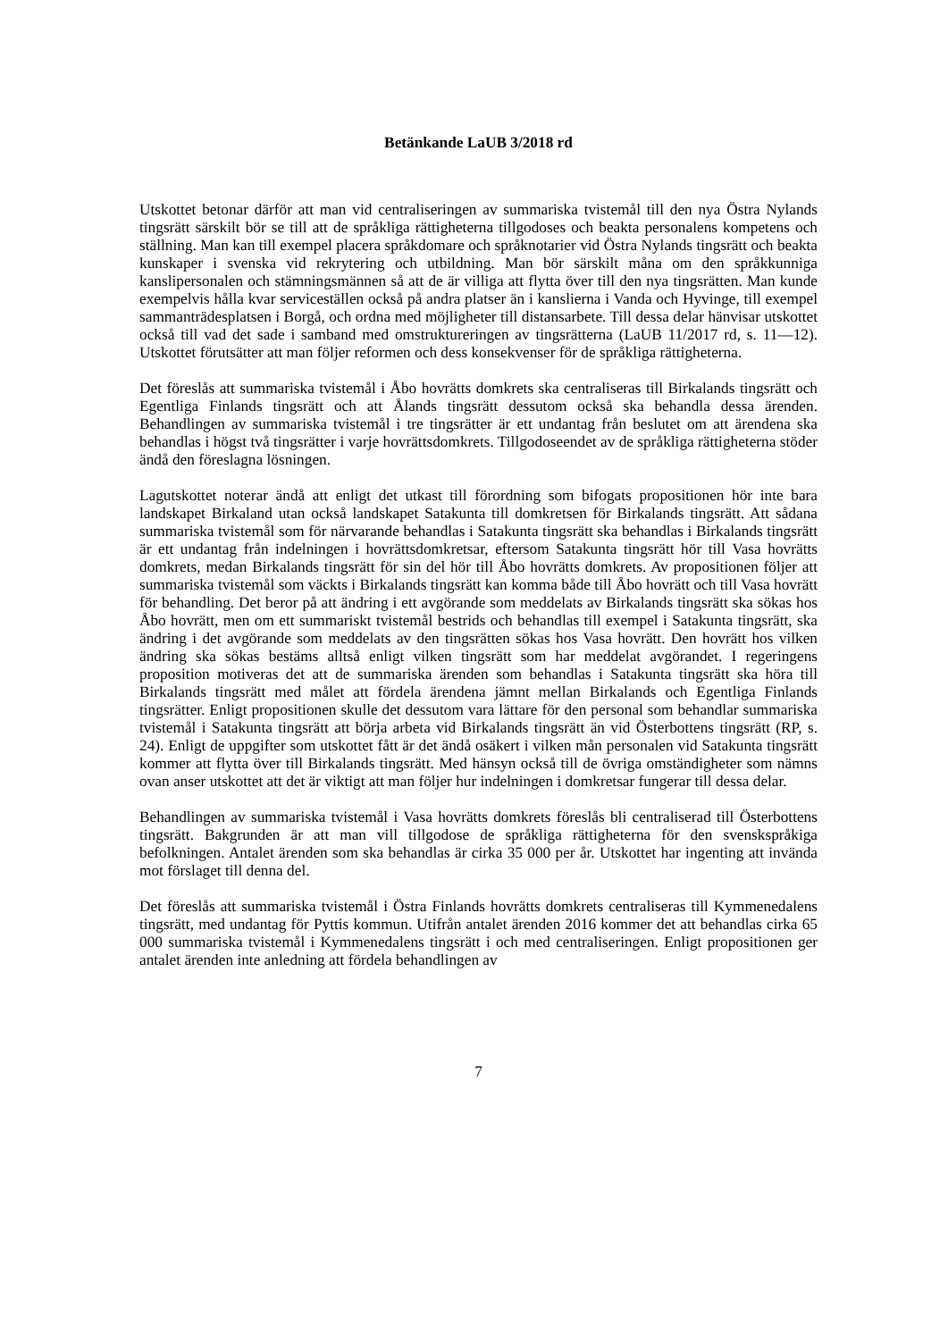Betänkande LaUB 3/2018 rd
Utskottet betonar därför att man vid centraliseringen av summariska tvistemål till den nya Östra Nylands tingsrätt särskilt bör se till att de språkliga rättigheterna tillgodoses och beakta personalens kompetens och ställning. Man kan till exempel placera språkdomare och språknotarier vid Östra Nylands tingsrätt och beakta kunskaper i svenska vid rekrytering och utbildning. Man bör särskilt måna om den språkkunniga kanslipersonalen och stämningsmännen så att de är villiga att flytta över till den nya tingsrätten. Man kunde exempelvis hålla kvar serviceställen också på andra platser än i kanslierna i Vanda och Hyvinge, till exempel sammanträdesplatsen i Borgå, och ordna med möjligheter till distansarbete. Till dessa delar hänvisar utskottet också till vad det sade i samband med omstruktureringen av tingsrätterna (LaUB 11/2017 rd, s. 11—12). Utskottet förutsätter att man följer reformen och dess konsekvenser för de språkliga rättigheterna.
Det föreslås att summariska tvistemål i Åbo hovrätts domkrets ska centraliseras till Birkalands tingsrätt och Egentliga Finlands tingsrätt och att Ålands tingsrätt dessutom också ska behandla dessa ärenden. Behandlingen av summariska tvistemål i tre tingsrätter är ett undantag från beslutet om att ärendena ska behandlas i högst två tingsrätter i varje hovrättsdomkrets. Tillgodoseendet av de språkliga rättigheterna stöder ändå den föreslagna lösningen.
Lagutskottet noterar ändå att enligt det utkast till förordning som bifogats propositionen hör inte bara landskapet Birkaland utan också landskapet Satakunta till domkretsen för Birkalands tingsrätt. Att sådana summariska tvistemål som för närvarande behandlas i Satakunta tingsrätt ska behandlas i Birkalands tingsrätt är ett undantag från indelningen i hovrättsdomkretsar, eftersom Satakunta tingsrätt hör till Vasa hovrätts domkrets, medan Birkalands tingsrätt för sin del hör till Åbo hovrätts domkrets. Av propositionen följer att summariska tvistemål som väckts i Birkalands tingsrätt kan komma både till Åbo hovrätt och till Vasa hovrätt för behandling. Det beror på att ändring i ett avgörande som meddelats av Birkalands tingsrätt ska sökas hos Åbo hovrätt, men om ett summariskt tvistemål bestrids och behandlas till exempel i Satakunta tingsrätt, ska ändring i det avgörande som meddelats av den tingsrätten sökas hos Vasa hovrätt. Den hovrätt hos vilken ändring ska sökas bestäms alltså enligt vilken tingsrätt som har meddelat avgörandet. I regeringens proposition motiveras det att de summariska ärenden som behandlas i Satakunta tingsrätt ska höra till Birkalands tingsrätt med målet att fördela ärendena jämnt mellan Birkalands och Egentliga Finlands tingsrätter. Enligt propositionen skulle det dessutom vara lättare för den personal som behandlar summariska tvistemål i Satakunta tingsrätt att börja arbeta vid Birkalands tingsrätt än vid Österbottens tingsrätt (RP, s. 24). Enligt de uppgifter som utskottet fått är det ändå osäkert i vilken mån personalen vid Satakunta tingsrätt kommer att flytta över till Birkalands tingsrätt. Med hänsyn också till de övriga omständigheter som nämns ovan anser utskottet att det är viktigt att man följer hur indelningen i domkretsar fungerar till dessa delar.
Behandlingen av summariska tvistemål i Vasa hovrätts domkrets föreslås bli centraliserad till Österbottens tingsrätt. Bakgrunden är att man vill tillgodose de språkliga rättigheterna för den svenskspråkiga befolkningen. Antalet ärenden som ska behandlas är cirka 35 000 per år. Utskottet har ingenting att invända mot förslaget till denna del.
Det föreslås att summariska tvistemål i Östra Finlands hovrätts domkrets centraliseras till Kymmenedalens tingsrätt, med undantag för Pyttis kommun. Utifrån antalet ärenden 2016 kommer det att behandlas cirka 65 000 summariska tvistemål i Kymmenedalens tingsrätt i och med centraliseringen. Enligt propositionen ger antalet ärenden inte anledning att fördela behandlingen av
7